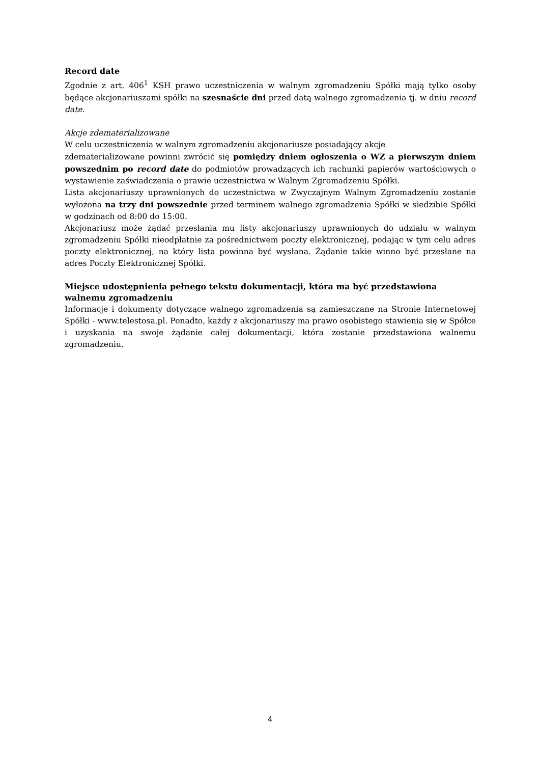Record date
Zgodnie z art. 406<sup>1</sup> KSH prawo uczestniczenia w walnym zgromadzeniu Spółki mają tylko osoby będące akcjonariuszami spółki na szesnaście dni przed datą walnego zgromadzenia tj. w dniu record date.
Akcje zdematerializowane
W celu uczestniczenia w walnym zgromadzeniu akcjonariusze posiadający akcje
zdematerializowane powinni zwrócić się pomiędzy dniem ogłoszenia o WZ a pierwszym dniem powszednim po record date do podmiotów prowadzących ich rachunki papierów wartościowych o wystawienie zaświadczenia o prawie uczestnictwa w Walnym Zgromadzeniu Spółki.
Lista akcjonariuszy uprawnionych do uczestnictwa w Zwyczajnym Walnym Zgromadzeniu zostanie wyłożona na trzy dni powszednie przed terminem walnego zgromadzenia Spółki w siedzibie Spółki w godzinach od 8:00 do 15:00.
Akcjonariusz może żądać przesłania mu listy akcjonariuszy uprawnionych do udziału w walnym zgromadzeniu Spółki nieodpłatnie za pośrednictwem poczty elektronicznej, podając w tym celu adres poczty elektronicznej, na który lista powinna być wysłana. Żądanie takie winno być przesłane na adres Poczty Elektronicznej Spółki.
Miejsce udostępnienia pełnego tekstu dokumentacji, która ma być przedstawiona walnemu zgromadzeniu
Informacje i dokumenty dotyczące walnego zgromadzenia są zamieszczane na Stronie Internetowej Spółki - www.telestosa.pl. Ponadto, każdy z akcjonariuszy ma prawo osobistego stawienia się w Spółce i uzyskania na swoje żądanie całej dokumentacji, która zostanie przedstawiona walnemu zgromadzeniu.
4